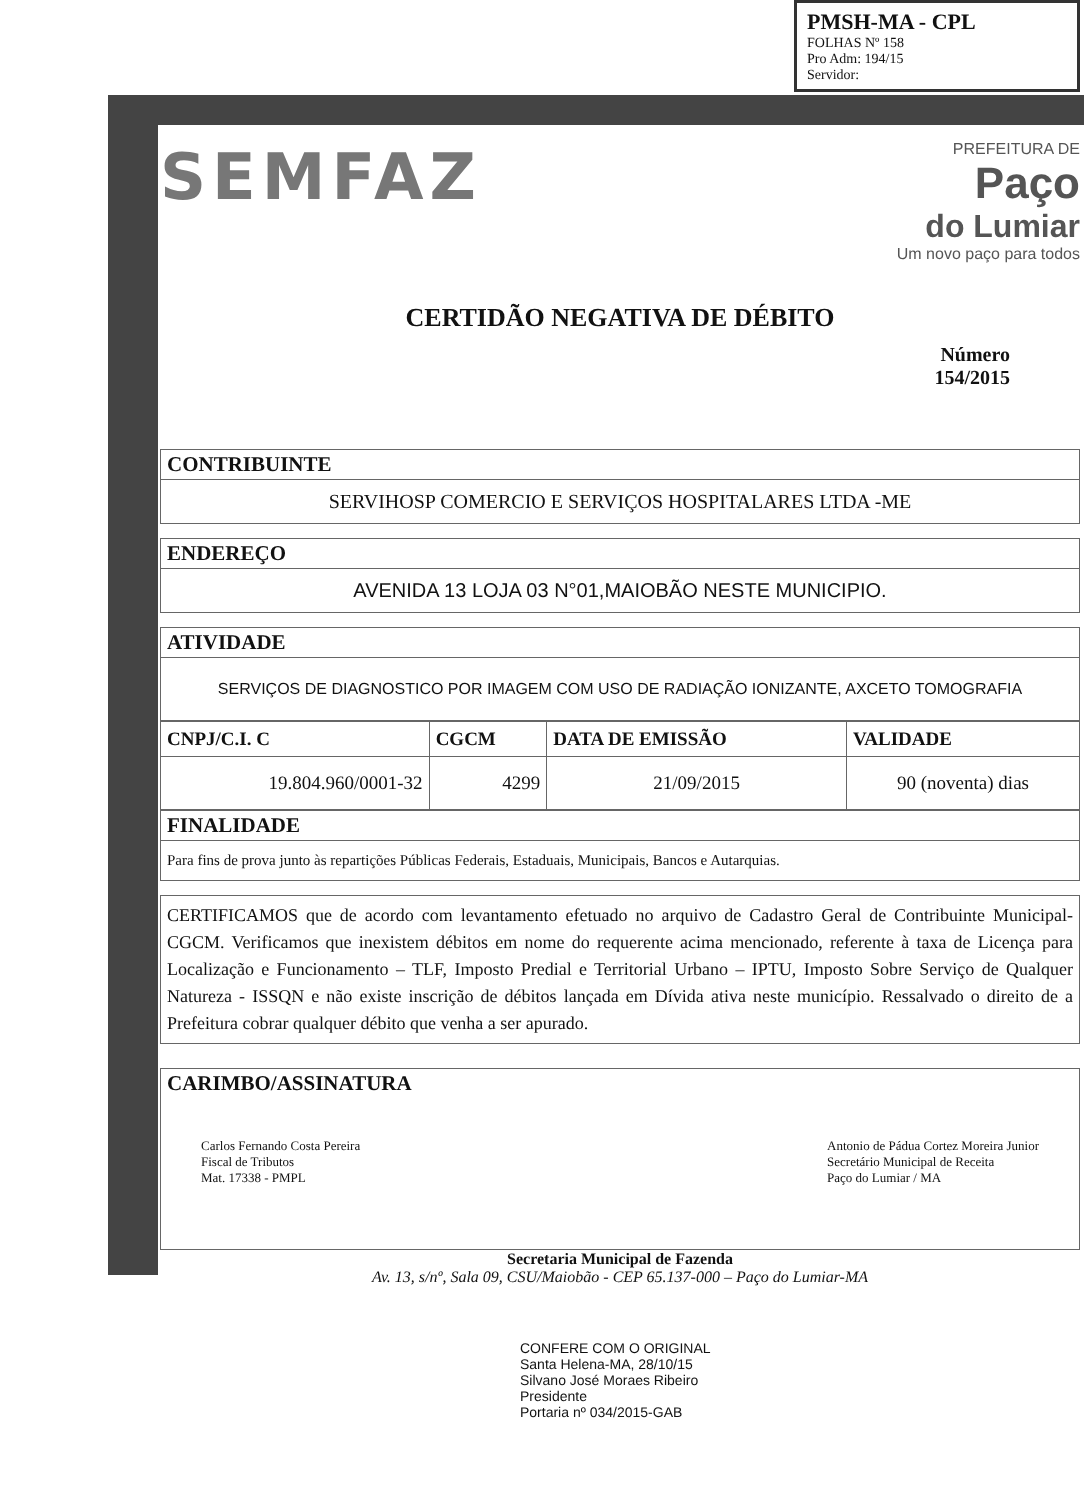PMSH-MA - CPL
FOLHAS Nº 158
Pro Adm: 194/15
Servidor:
SEMFAZ
PREFEITURA DE
Paço
do Lumiar
Um novo paço para todos
CERTIDÃO NEGATIVA DE DÉBITO
Número
154/2015
CONTRIBUINTE
SERVIHOSP COMERCIO E SERVIÇOS HOSPITALARES LTDA -ME
ENDEREÇO
AVENIDA 13 LOJA 03 N°01,MAIOBÃO NESTE MUNICIPIO.
ATIVIDADE
SERVIÇOS DE DIAGNOSTICO POR IMAGEM COM USO DE RADIAÇÃO IONIZANTE, AXCETO TOMOGRAFIA
| CNPJ/C.I. C | CGCM | DATA DE EMISSÃO | VALIDADE |
| --- | --- | --- | --- |
| 19.804.960/0001-32 | 4299 | 21/09/2015 | 90 (noventa) dias |
FINALIDADE
Para fins de prova junto às repartições Públicas Federais, Estaduais, Municipais, Bancos e Autarquias.
CERTIFICAMOS que de acordo com levantamento efetuado no arquivo de Cadastro Geral de Contribuinte Municipal-CGCM. Verificamos que inexistem débitos em nome do requerente acima mencionado, referente à taxa de Licença para Localização e Funcionamento – TLF, Imposto Predial e Territorial Urbano – IPTU, Imposto Sobre Serviço de Qualquer Natureza - ISSQN e não existe inscrição de débitos lançada em Dívida ativa neste município. Ressalvado o direito de a Prefeitura cobrar qualquer débito que venha a ser apurado.
CARIMBO/ASSINATURA
Carlos Fernando Costa Pereira
Fiscal de Tributos
Mat. 17338 - PMPL
Antonio de Pádua Cortez Moreira Junior
Secretário Municipal de Receita
Paço do Lumiar / MA
Secretaria Municipal de Fazenda
Av. 13, s/nº, Sala 09, CSU/Maiobão - CEP 65.137-000 – Paço do Lumiar-MA
CONFERE COM O ORIGINAL
Santa Helena-MA, 28/10/15
Silvano José Moraes Ribeiro
Presidente
Portaria nº 034/2015-GAB